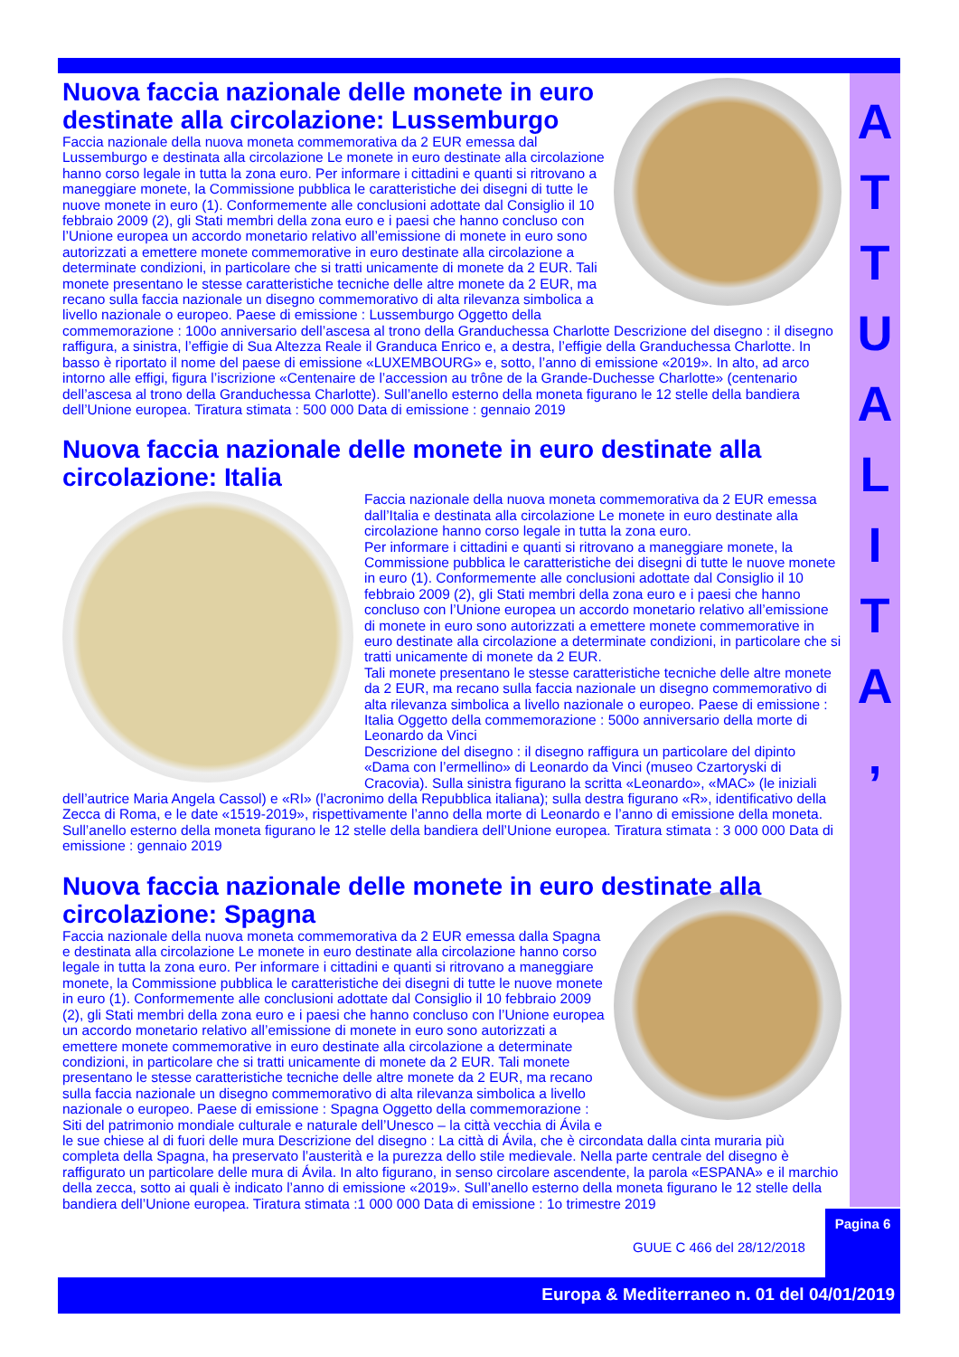A
T
T
U
A
L
I
T
A
,
Nuova faccia nazionale delle monete in euro destinate alla circolazione: Lussemburgo
Faccia nazionale della nuova moneta commemorativa da 2 EUR emessa dal Lussemburgo e destinata alla circolazione Le monete in euro destinate alla circolazione hanno corso legale in tutta la zona euro. Per informare i cittadini e quanti si ritrovano a maneggiare monete, la Commissione pubblica le caratteristiche dei disegni di tutte le nuove monete in euro (1). Conformemente alle conclusioni adottate dal Consiglio il 10 febbraio 2009 (2), gli Stati membri della zona euro e i paesi che hanno concluso con l’Unione europea un accordo monetario relativo all’emissione di monete in euro sono autorizzati a emettere monete commemorative in euro destinate alla circolazione a determinate condizioni, in particolare che si tratti unicamente di monete da 2 EUR. Tali monete presentano le stesse caratteristiche tecniche delle altre monete da 2 EUR, ma recano sulla faccia nazionale un disegno commemorativo di alta rilevanza simbolica a livello nazionale o europeo. Paese di emissione : Lussemburgo Oggetto della commemorazione : 100o anniversario dell’ascesa al trono della Granduchessa Charlotte Descrizione del disegno : il disegno raffigura, a sinistra, l’effigie di Sua Altezza Reale il Granduca Enrico e, a destra, l’effigie della Granduchessa Charlotte. In basso è riportato il nome del paese di emissione «LUXEMBOURG» e, sotto, l’anno di emissione «2019». In alto, ad arco intorno alle effigi, figura l’iscrizione «Centenaire de l’accession au trône de la Grande-Duchesse Charlotte» (centenario dell’ascesa al trono della Granduchessa Charlotte). Sull’anello esterno della moneta figurano le 12 stelle della bandiera dell’Unione europea. Tiratura stimata : 500 000 Data di emissione : gennaio 2019
Nuova faccia nazionale delle monete in euro destinate alla circolazione: Italia
Faccia nazionale della nuova moneta commemorativa da 2 EUR emessa dall’Italia e destinata alla circolazione Le monete in euro destinate alla circolazione hanno corso legale in tutta la zona euro.
Per informare i cittadini e quanti si ritrovano a maneggiare monete, la Commissione pubblica le caratteristiche dei disegni di tutte le nuove monete in euro (1). Conformemente alle conclusioni adottate dal Consiglio il 10 febbraio 2009 (2), gli Stati membri della zona euro e i paesi che hanno concluso con l’Unione europea un accordo monetario relativo all’emissione di monete in euro sono autorizzati a emettere monete commemorative in euro destinate alla circolazione a determinate condizioni, in particolare che si tratti unicamente di monete da 2 EUR.
Tali monete presentano le stesse caratteristiche tecniche delle altre monete da 2 EUR, ma recano sulla faccia nazionale un disegno commemorativo di alta rilevanza simbolica a livello nazionale o europeo. Paese di emissione : Italia Oggetto della commemorazione : 500o anniversario della morte di Leonardo da Vinci
Descrizione del disegno : il disegno raffigura un particolare del dipinto «Dama con l’ermellino» di Leonardo da Vinci (museo Czartoryski di Cracovia). Sulla sinistra figurano la scritta «Leonardo», «MAC» (le iniziali dell’autrice Maria Angela Cassol) e «RI» (l’acronimo della Repubblica italiana); sulla destra figurano «R», identificativo della Zecca di Roma, e le date «1519-2019», rispettivamente l’anno della morte di Leonardo e l’anno di emissione della moneta. Sull’anello esterno della moneta figurano le 12 stelle della bandiera dell’Unione europea. Tiratura stimata : 3 000 000 Data di emissione : gennaio 2019
Nuova faccia nazionale delle monete in euro destinate alla circolazione: Spagna
Faccia nazionale della nuova moneta commemorativa da 2 EUR emessa dalla Spagna e destinata alla circolazione Le monete in euro destinate alla circolazione hanno corso legale in tutta la zona euro. Per informare i cittadini e quanti si ritrovano a maneggiare monete, la Commissione pubblica le caratteristiche dei disegni di tutte le nuove monete in euro (1). Conformemente alle conclusioni adottate dal Consiglio il 10 febbraio 2009 (2), gli Stati membri della zona euro e i paesi che hanno concluso con l’Unione europea un accordo monetario relativo all’emissione di monete in euro sono autorizzati a emettere monete commemorative in euro destinate alla circolazione a determinate condizioni, in particolare che si tratti unicamente di monete da 2 EUR. Tali monete presentano le stesse caratteristiche tecniche delle altre monete da 2 EUR, ma recano sulla faccia nazionale un disegno commemorativo di alta rilevanza simbolica a livello nazionale o europeo. Paese di emissione : Spagna Oggetto della commemorazione : Siti del patrimonio mondiale culturale e naturale dell’Unesco – la città vecchia di Ávila e le sue chiese al di fuori delle mura Descrizione del disegno : La città di Ávila, che è circondata dalla cinta muraria più completa della Spagna, ha preservato l’austerità e la purezza dello stile medievale. Nella parte centrale del disegno è raffigurato un particolare delle mura di Ávila. In alto figurano, in senso circolare ascendente, la parola «ESPANA» e il marchio della zecca, sotto ai quali è indicato l’anno di emissione «2019». Sull’anello esterno della moneta figurano le 12 stelle della bandiera dell’Unione europea. Tiratura stimata :1 000 000 Data di emissione : 1o trimestre 2019
GUUE C 466 del 28/12/2018
Pagina 6
Europa & Mediterraneo n. 01 del 04/01/2019